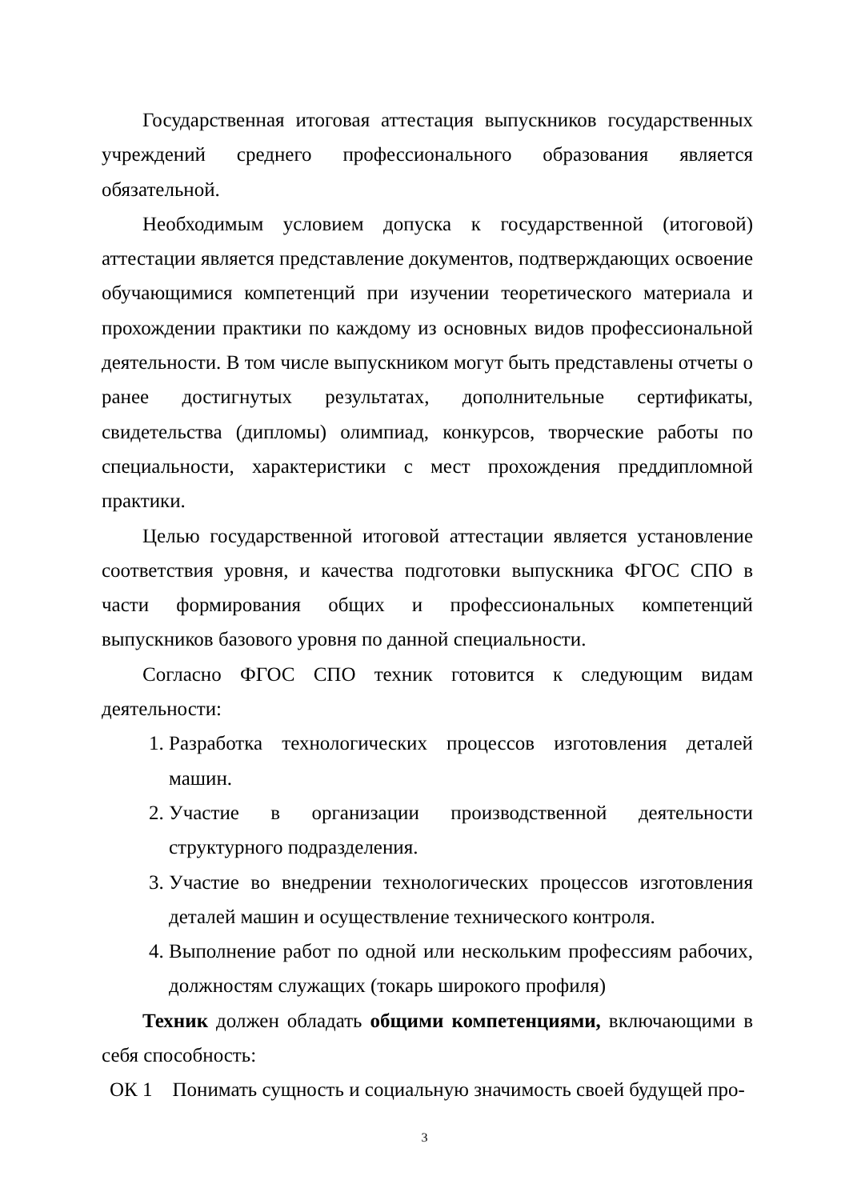Государственная итоговая аттестация выпускников государственных учреждений среднего профессионального образования является обязательной.
Необходимым условием допуска к государственной (итоговой) аттестации является представление документов, подтверждающих освоение обучающимися компетенций при изучении теоретического материала и прохождении практики по каждому из основных видов профессиональной деятельности. В том числе выпускником могут быть представлены отчеты о ранее достигнутых результатах, дополнительные сертификаты, свидетельства (дипломы) олимпиад, конкурсов, творческие работы по специальности, характеристики с мест прохождения преддипломной практики.
Целью государственной итоговой аттестации является установление соответствия уровня, и качества подготовки выпускника ФГОС СПО в части формирования общих и профессиональных компетенций выпускников базового уровня по данной специальности.
Согласно ФГОС СПО техник готовится к следующим видам деятельности:
1. Разработка технологических процессов изготовления деталей машин.
2. Участие в организации производственной деятельности структурного подразделения.
3. Участие во внедрении технологических процессов изготовления деталей машин и осуществление технического контроля.
4. Выполнение работ по одной или нескольким профессиям рабочих, должностям служащих (токарь широкого профиля)
Техник должен обладать общими компетенциями, включающими в себя способность:
ОК 1 Понимать сущность и социальную значимость своей будущей про-
3